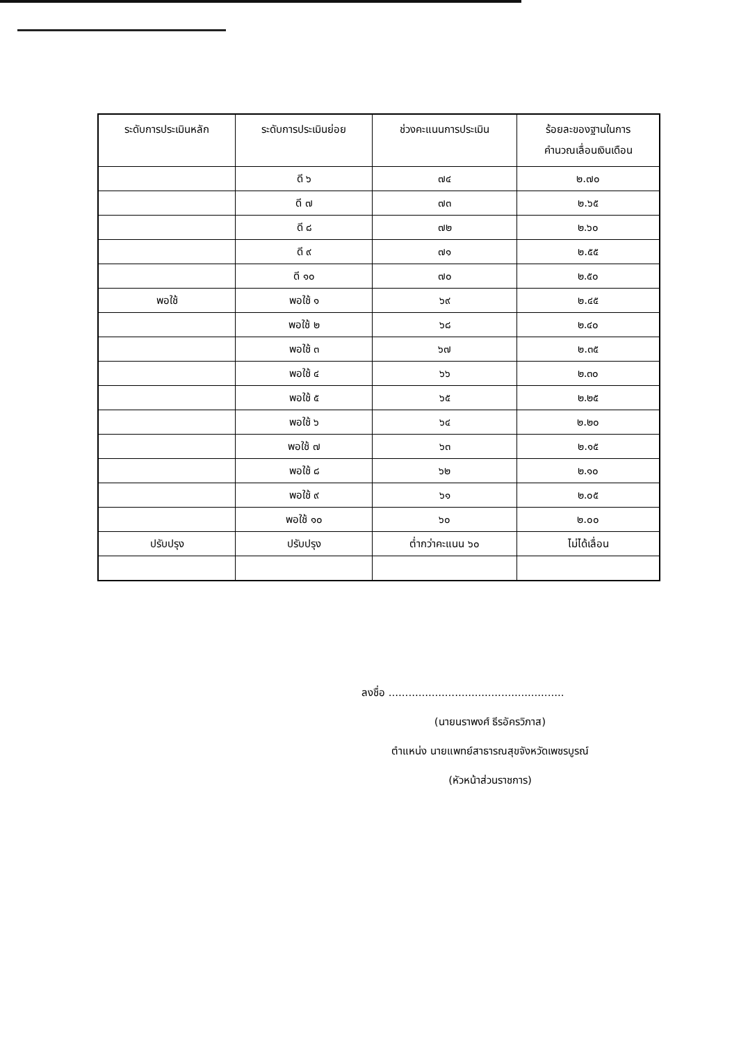| ระดับการประเมินหลัก | ระดับการประเมินย่อย | ช่วงคะแนนการประเมิน | ร้อยละของฐานในการ คำนวณเลื่อนเงินเดือน |
| --- | --- | --- | --- |
| | ดี ๖ | ๗๔ | ๒.๗๐ |
| | ดี ๗ | ๗๓ | ๒.๖๕ |
| | ดี ๘ | ๗๒ | ๒.๖๐ |
| | ดี ๙ | ๗๑ | ๒.๕๕ |
| | ดี ๑๐ | ๗๐ | ๒.๕๐ |
| พอใช้ | พอใช้ ๑ | ๖๙ | ๒.๔๕ |
| | พอใช้ ๒ | ๖๘ | ๒.๔๐ |
| | พอใช้ ๓ | ๖๗ | ๒.๓๕ |
| | พอใช้ ๔ | ๖๖ | ๒.๓๐ |
| | พอใช้ ๕ | ๖๕ | ๒.๒๕ |
| | พอใช้ ๖ | ๖๔ | ๒.๒๐ |
| | พอใช้ ๗ | ๖๓ | ๒.๑๕ |
| | พอใช้ ๘ | ๖๒ | ๒.๑๐ |
| | พอใช้ ๙ | ๖๑ | ๒.๐๕ |
| | พอใช้ ๑๐ | ๖๐ | ๒.๐๐ |
| ปรับปรุง | ปรับปรุง | ต่ำกว่าคะแนน ๖๐ | ไม่ได้เลื่อน |
ลงชื่อ .....................................................
(นายนราพงศ์ ธีรอัครวิภาส)
ตำแหน่ง นายแพทย์สาธารณสุขจังหวัดเพชรบูรณ์
(หัวหน้าส่วนราชการ)